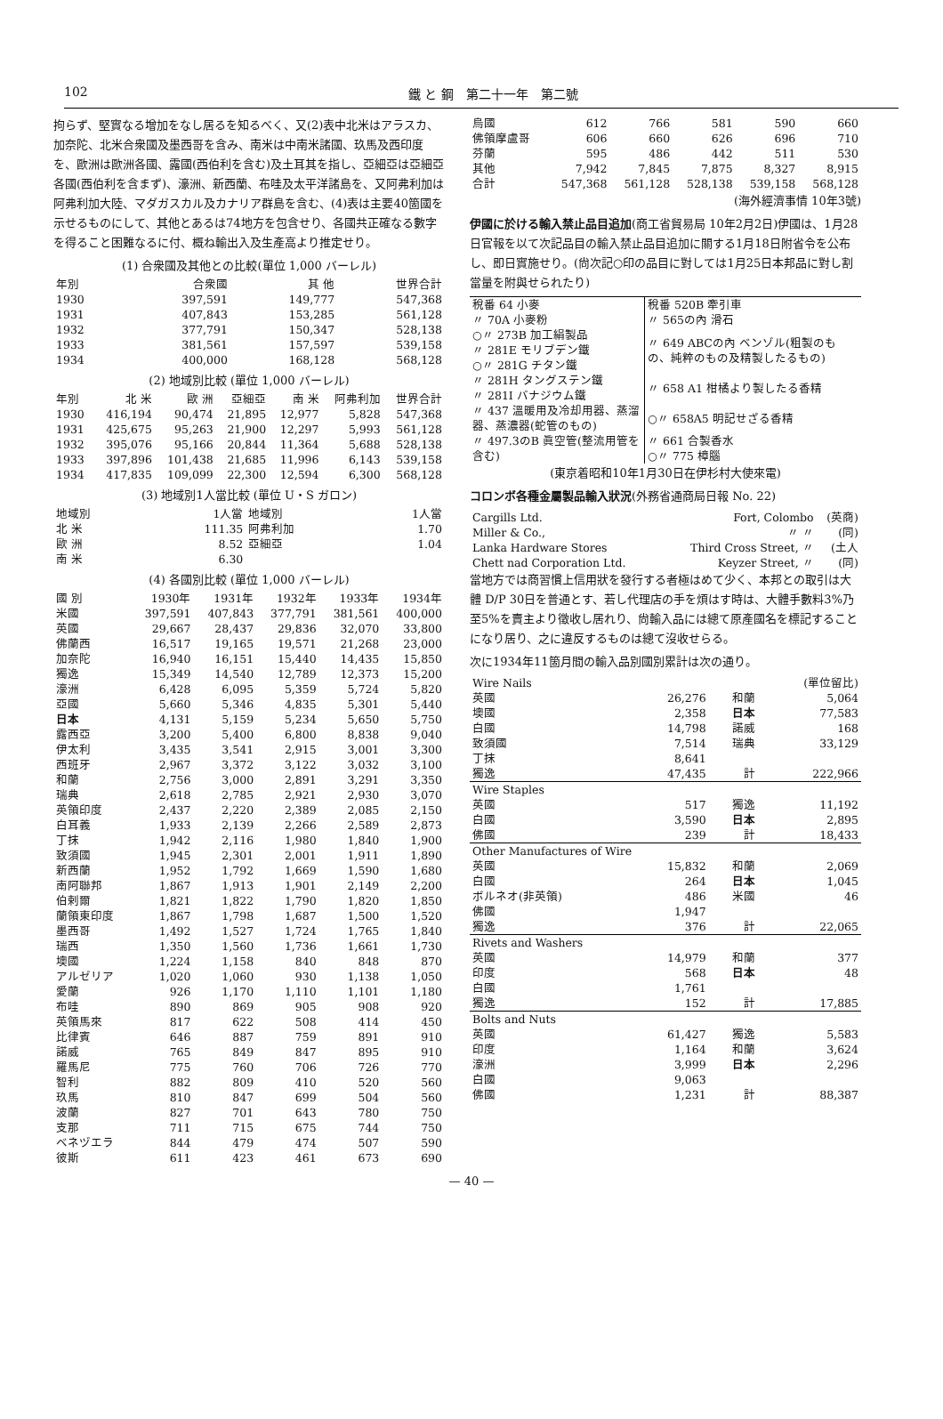102 鐵 と 鋼　第二十一年　第二號
拘らず、堅實なる增加をなし居るを知るべく、又(2)表中北米はアラスカ、加奈陀、北米合衆國及墨西哥を含み、南米は中南米諸國、玖馬及西印度を、歐洲は歐洲各國、露國(西伯利を含む)及土耳其を指し、亞細亞は亞細亞各國(西伯利を含まず)、濠洲、新西蘭、布哇及太平洋諸島を、又阿弗利加は阿弗利加大陸、マダガスカル及カナリア群島を含む、(4)表は主要40箇國を示せるものにして、其他とあるは74地方を包含せり、各國共正確なる數字を得ること困難なるに付、概ね輸出入及生產高より推定せり。
(1) 合衆國及其他との比較(單位 1,000 バーレル)
| 年別 | 合衆國 | 其 他 | 世界合計 |
| --- | --- | --- | --- |
| 1930 | 397,591 | 149,777 | 547,368 |
| 1931 | 407,843 | 153,285 | 561,128 |
| 1932 | 377,791 | 150,347 | 528,138 |
| 1933 | 381,561 | 157,597 | 539,158 |
| 1934 | 400,000 | 168,128 | 568,128 |
(2) 地域別比較 (單位 1,000 バーレル)
| 年別 | 北 米 | 歐 洲 | 亞細亞 | 南 米 | 阿弗利加 | 世界合計 |
| --- | --- | --- | --- | --- | --- | --- |
| 1930 | 416,194 | 90,474 | 21,895 | 12,977 | 5,828 | 547,368 |
| 1931 | 425,675 | 95,263 | 21,900 | 12,297 | 5,993 | 561,128 |
| 1932 | 395,076 | 95,166 | 20,844 | 11,364 | 5,688 | 528,138 |
| 1933 | 397,896 | 101,438 | 21,685 | 11,996 | 6,143 | 539,158 |
| 1934 | 417,835 | 109,099 | 22,300 | 12,594 | 6,300 | 568,128 |
(3) 地域別1人當比較 (單位 U・S ガロン)
| 地域別 | 1人當 | 地域別 | 1人當 |
| --- | --- | --- | --- |
| 北 米 | 111.35 | 阿弗利加 | 1.70 |
| 歐 洲 | 8.52 | 亞細亞 | 1.04 |
| 南 米 | 6.30 | | |
(4) 各國別比較 (單位 1,000 バーレル)
| 國 別 | 1930年 | 1931年 | 1932年 | 1933年 | 1934年 |
| --- | --- | --- | --- | --- | --- |
| 米國 | 397,591 | 407,843 | 377,791 | 381,561 | 400,000 |
| 英國 | 29,667 | 28,437 | 29,836 | 32,070 | 33,800 |
| 佛蘭西 | 16,517 | 19,165 | 19,571 | 21,268 | 23,000 |
| 加奈陀 | 16,940 | 16,151 | 15,440 | 14,435 | 15,850 |
| 獨逸 | 15,349 | 14,540 | 12,789 | 12,373 | 15,200 |
| 濠洲 | 6,428 | 6,095 | 5,359 | 5,724 | 5,820 |
| 亞國 | 5,660 | 5,346 | 4,835 | 5,301 | 5,440 |
| 日本 | 4,131 | 5,159 | 5,234 | 5,650 | 5,750 |
| 露西亞 | 3,200 | 5,400 | 6,800 | 8,838 | 9,040 |
| 伊太利 | 3,435 | 3,541 | 2,915 | 3,001 | 3,300 |
| 西班牙 | 2,967 | 3,372 | 3,122 | 3,032 | 3,100 |
| 和蘭 | 2,756 | 3,000 | 2,891 | 3,291 | 3,350 |
| 瑞典 | 2,618 | 2,785 | 2,921 | 2,930 | 3,070 |
| 英領印度 | 2,437 | 2,220 | 2,389 | 2,085 | 2,150 |
| 白耳義 | 1,933 | 2,139 | 2,266 | 2,589 | 2,873 |
| 丁抹 | 1,942 | 2,116 | 1,980 | 1,840 | 1,900 |
| 致須國 | 1,945 | 2,301 | 2,001 | 1,911 | 1,890 |
| 新西蘭 | 1,952 | 1,792 | 1,669 | 1,590 | 1,680 |
| 南阿聯邦 | 1,867 | 1,913 | 1,901 | 2,149 | 2,200 |
| 伯剌爾 | 1,821 | 1,822 | 1,790 | 1,820 | 1,850 |
| 蘭領東印度 | 1,867 | 1,798 | 1,687 | 1,500 | 1,520 |
| 墨西哥 | 1,492 | 1,527 | 1,724 | 1,765 | 1,840 |
| 瑞西 | 1,350 | 1,560 | 1,736 | 1,661 | 1,730 |
| 墺國 | 1,224 | 1,158 | 840 | 848 | 870 |
| アルゼリア | 1,020 | 1,060 | 930 | 1,138 | 1,050 |
| 愛蘭 | 926 | 1,170 | 1,110 | 1,101 | 1,180 |
| 布哇 | 890 | 869 | 905 | 908 | 920 |
| 英領馬來 | 817 | 622 | 508 | 414 | 450 |
| 比律賓 | 646 | 887 | 759 | 891 | 910 |
| 諾威 | 765 | 849 | 847 | 895 | 910 |
| 羅馬尼 | 775 | 760 | 706 | 726 | 770 |
| 智利 | 882 | 809 | 410 | 520 | 560 |
| 玖馬 | 810 | 847 | 699 | 504 | 560 |
| 波蘭 | 827 | 701 | 643 | 780 | 750 |
| 支那 | 711 | 715 | 675 | 744 | 750 |
| ベネヅエラ | 844 | 479 | 474 | 507 | 590 |
| 彼斯 | 611 | 423 | 461 | 673 | 690 |
| 烏國 | 612 | 766 | 581 | 590 | 660 |
| 佛領摩盧哥 | 606 | 660 | 626 | 696 | 710 |
| 芬蘭 | 595 | 486 | 442 | 511 | 530 |
| 其他 | 7,942 | 7,845 | 7,875 | 8,327 | 8,915 |
| 合計 | 547,368 | 561,128 | 528,138 | 539,158 | 568,128 |
(海外經濟事情 10年3號)
伊國に於ける輸入禁止品目追加(商工省貿易局 10年2月2日)伊國は、1月28日官報を以て次記品目の輸入禁止品目追加に關する1月18日附省令を公布し、即日實施せり。(尙次記○印の品目に對しては1月25日本邦品に對し割當量を附與せられたり)
| 稅番 64 小麥 | 稅番 520B 牽引車 |
| 〃 70A 小麥粉 | 〃 565の內 滑石 |
| ○〃 273B 加工絹製品 | 〃 649 ABCの內 ベンゾル(粗製のもの、純粹のもの及精製したるもの) |
| 〃 281E モリブデン鐵 | |
| ○〃 281G チタン鐵 | |
| 〃 281H タングステン鐵 | 〃 658 A1 柑橘より製したる香精 |
| 〃 281I バナジウム鐵 | |
| 〃 437 溫暖用及冷却用器、蒸溜器、蒸濃器(蛇管のもの) | ○〃 658A5 明記せざる香精 |
| 〃 497.3のB 眞空管(整流用管を含む) | 〃 661 合製香水 |
| | ○〃 775 樟腦 |
(東京着昭和10年1月30日在伊杉村大使來電)
コロンボ各種金屬製品輸入狀況(外務省通商局日報 No. 22)
| Cargills Ltd. | Fort, Colombo | (英商) |
| Miller & Co., | 〃 〃 | (同) |
| Lanka Hardware Stores | Third Cross Street, 〃 | (土人 |
| Chett nad Corporation Ltd. | Keyzer Street, 〃 | (同) |
當地方では商習慣上信用狀を發行する者極はめて少く、本邦との取引は大體 D/P 30日を普通とす、若し代理店の手を煩はす時は、大體手數料3%乃至5%を賣主より徵收し居れり、尙輸入品には總て原產國名を標記することになり居り、之に違反するものは總て沒收せらる。
次に1934年11箇月間の輸入品別國別累計は次の通り。
| Wire Nails | | | (單位留比) |
| 英國 | 26,276 | 和蘭 | 5,064 |
| 墺國 | 2,358 | 日本 | 77,583 |
| 白國 | 14,798 | 諾威 | 168 |
| 致須國 | 7,514 | 瑞典 | 33,129 |
| 丁抹 | 8,641 | | |
| 獨逸 | 47,435 | 計 | 222,966 |
| Wire Staples | | | |
| 英國 | 517 | 獨逸 | 11,192 |
| 白國 | 3,590 | 日本 | 2,895 |
| 佛國 | 239 | 計 | 18,433 |
| Other Manufactures of Wire | | | |
| 英國 | 15,832 | 和蘭 | 2,069 |
| 白國 | 264 | 日本 | 1,045 |
| ボルネオ(非英領) | 486 | 米國 | 46 |
| 佛國 | 1,947 | | |
| 獨逸 | 376 | 計 | 22,065 |
| Rivets and Washers | | | |
| 英國 | 14,979 | 和蘭 | 377 |
| 印度 | 568 | 日本 | 48 |
| 白國 | 1,761 | | |
| 獨逸 | 152 | 計 | 17,885 |
| Bolts and Nuts | | | |
| 英國 | 61,427 | 獨逸 | 5,583 |
| 印度 | 1,164 | 和蘭 | 3,624 |
| 濠洲 | 3,999 | 日本 | 2,296 |
| 白國 | 9,063 | | |
| 佛國 | 1,231 | 計 | 88,387 |
— 40 —